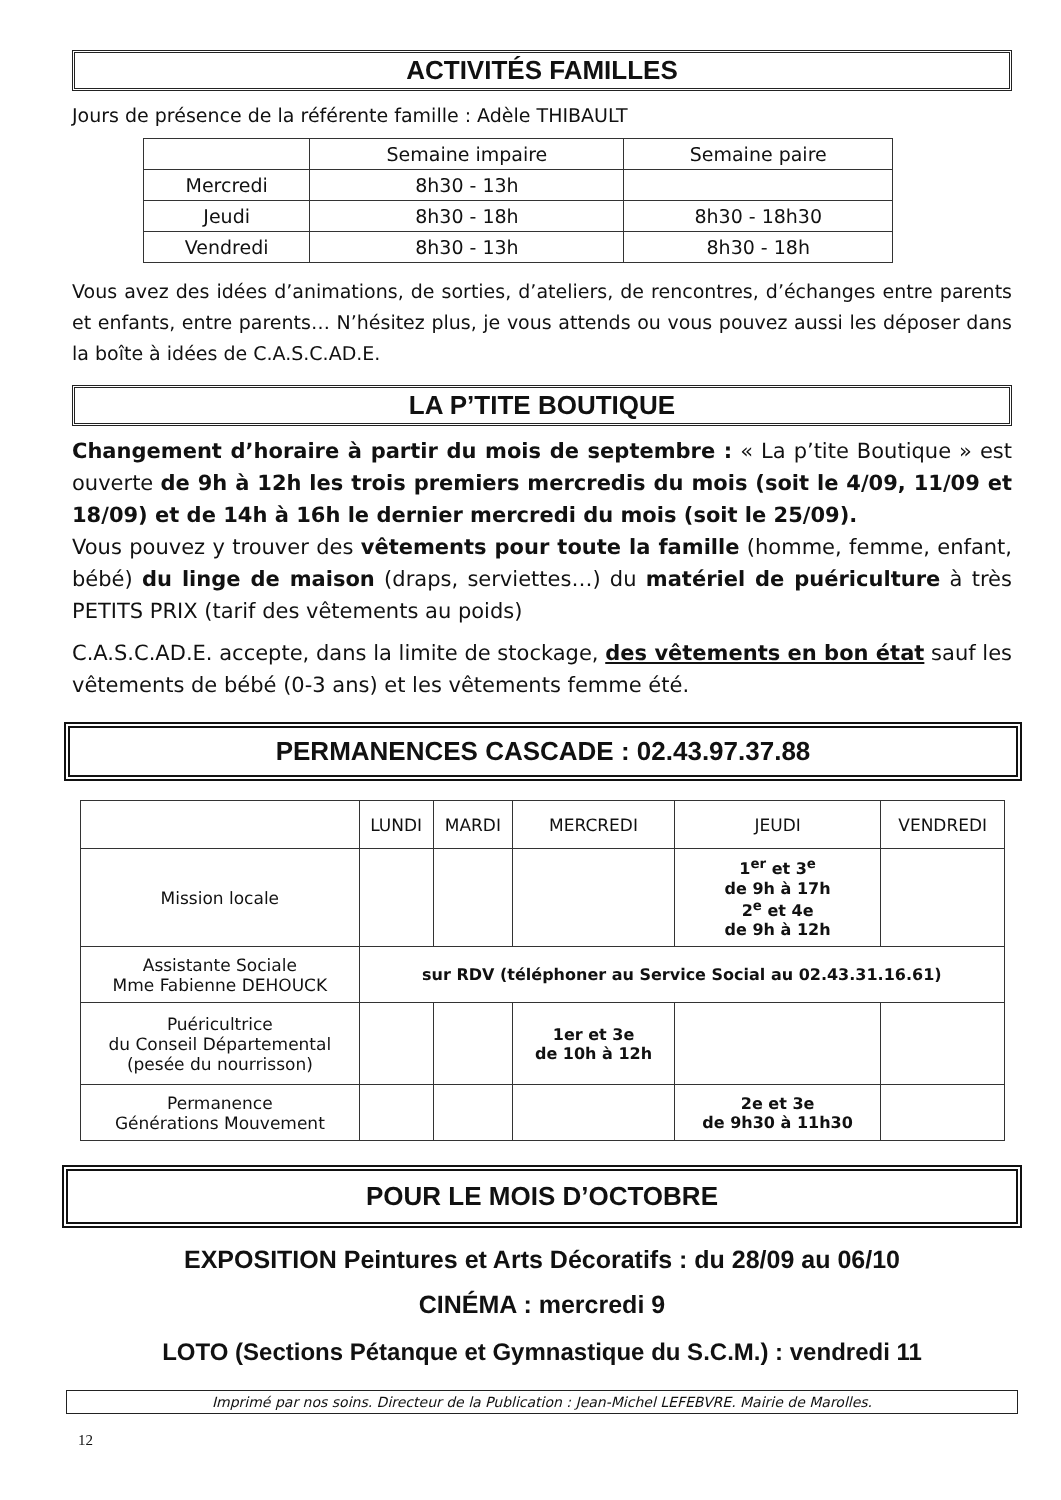ACTIVITÉS FAMILLES
Jours de présence de la référente famille : Adèle THIBAULT
| | Semaine impaire | Semaine paire |
| --- | --- | --- |
| Mercredi | 8h30 - 13h | |
| Jeudi | 8h30 - 18h | 8h30 - 18h30 |
| Vendredi | 8h30 - 13h | 8h30 - 18h |
Vous avez des idées d’animations, de sorties, d’ateliers, de rencontres, d’échanges entre parents et enfants, entre parents… N’hésitez plus, je vous attends ou vous pouvez aussi les déposer dans la boîte à idées de C.A.S.C.AD.E.
LA P’TITE BOUTIQUE
Changement d’horaire à partir du mois de septembre : « La p’tite Boutique » est ouverte de 9h à 12h les trois premiers mercredis du mois (soit le 4/09, 11/09 et 18/09) et de 14h à 16h le dernier mercredi du mois (soit le 25/09).
Vous pouvez y trouver des vêtements pour toute la famille (homme, femme, enfant, bébé) du linge de maison (draps, serviettes…) du matériel de puériculture à très PETITS PRIX (tarif des vêtements au poids)
C.A.S.C.AD.E. accepte, dans la limite de stockage, des vêtements en bon état sauf les vêtements de bébé (0-3 ans) et les vêtements femme été.
PERMANENCES CASCADE : 02.43.97.37.88
| | LUNDI | MARDI | MERCREDI | JEUDI | VENDREDI |
| --- | --- | --- | --- | --- | --- |
| Mission locale | | | | 1<sup>er</sup> et 3<sup>e</sup> de 9h à 17h 2<sup>e</sup> et 4e de 9h à 12h | |
| Assistante Sociale Mme Fabienne DEHOUCK | sur RDV (téléphoner au Service Social au 02.43.31.16.61) | | | | |
| Puéricultrice du Conseil Départemental (pesée du nourrisson) | | | 1er et 3e de 10h à 12h | | |
| Permanence Générations Mouvement | | | | 2e et 3e de 9h30 à 11h30 | |
POUR LE MOIS D’OCTOBRE
EXPOSITION Peintures et Arts Décoratifs : du 28/09 au 06/10
CINÉMA : mercredi 9
LOTO (Sections Pétanque et Gymnastique du S.C.M.) : vendredi 11
Imprimé par nos soins. Directeur de la Publication : Jean-Michel LEFEBVRE. Mairie de Marolles.
12